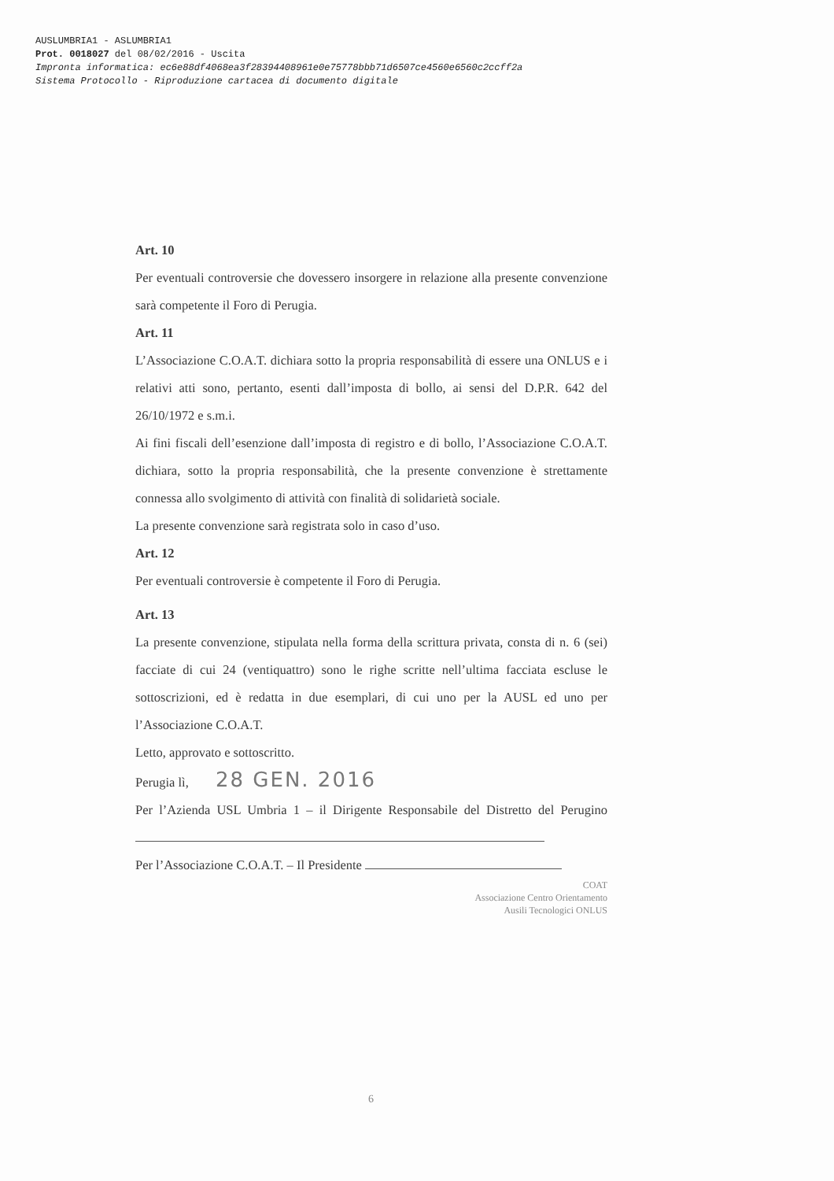AUSLUMBRIA1 - ASLUMBRIA1
Prot. 0018027 del 08/02/2016 - Uscita
Impronta informatica: ec6e88df4068ea3f28394408961e0e75778bbb71d6507ce4560e6560c2ccff2a
Sistema Protocollo - Riproduzione cartacea di documento digitale
Art. 10
Per eventuali controversie che dovessero insorgere in relazione alla presente convenzione sarà competente il Foro di Perugia.
Art. 11
L’Associazione C.O.A.T. dichiara sotto la propria responsabilità di essere una ONLUS e i relativi atti sono, pertanto, esenti dall’imposta di bollo, ai sensi del D.P.R. 642 del 26/10/1972 e s.m.i.
Ai fini fiscali dell’esenzione dall’imposta di registro e di bollo, l’Associazione C.O.A.T. dichiara, sotto la propria responsabilità, che la presente convenzione è strettamente connessa allo svolgimento di attività con finalità di solidarietà sociale.
La presente convenzione sarà registrata solo in caso d’uso.
Art. 12
Per eventuali controversie è competente il Foro di Perugia.
Art. 13
La presente convenzione, stipulata nella forma della scrittura privata, consta di n. 6 (sei) facciate di cui 24 (ventiquattro) sono le righe scritte nell’ultima facciata escluse le sottoscrizioni, ed è redatta in due esemplari, di cui uno per la AUSL ed uno per l’Associazione C.O.A.T.
Letto, approvato e sottoscritto.
Perugia lì, 28 GEN. 2016
Per l’Azienda USL Umbria 1 – il Dirigente Responsabile del Distretto del Perugino
Per l’Associazione C.O.A.T. – Il Presidente
COAT
Associazione Centro Orientamento
Ausili Tecnologici ONLUS
6